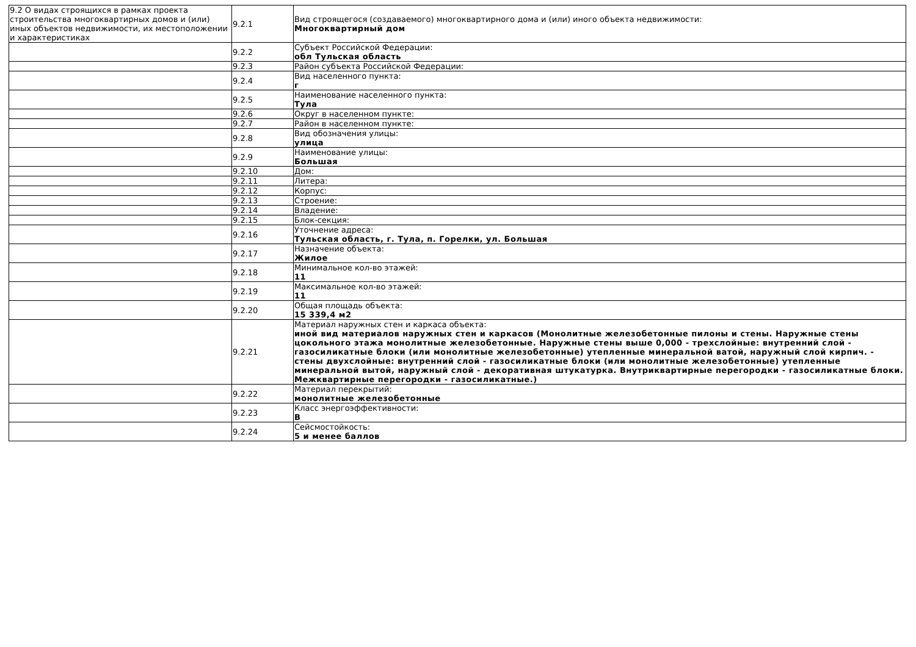| 9.2 О видах строящихся в рамках проекта строительства многоквартирных домов и (или) иных объектов недвижимости, их местоположении и характеристиках | 9.2.1 | Вид строящегося (создаваемого) многоквартирного дома и (или) иного объекта недвижимости: Многоквартирный дом |
| | 9.2.2 | Субъект Российской Федерации: обл Тульская область |
| | 9.2.3 | Район субъекта Российской Федерации: |
| | 9.2.4 | Вид населенного пункта: г |
| | 9.2.5 | Наименование населенного пункта: Тула |
| | 9.2.6 | Округ в населенном пункте: |
| | 9.2.7 | Район в населенном пункте: |
| | 9.2.8 | Вид обозначения улицы: улица |
| | 9.2.9 | Наименование улицы: Большая |
| | 9.2.10 | Дом: |
| | 9.2.11 | Литера: |
| | 9.2.12 | Корпус: |
| | 9.2.13 | Строение: |
| | 9.2.14 | Владение: |
| | 9.2.15 | Блок-секция: |
| | 9.2.16 | Уточнение адреса: Тульская область, г. Тула, п. Горелки, ул. Большая |
| | 9.2.17 | Назначение объекта: Жилое |
| | 9.2.18 | Минимальное кол-во этажей: 11 |
| | 9.2.19 | Максимальное кол-во этажей: 11 |
| | 9.2.20 | Общая площадь объекта: 15 339,4 м2 |
| | 9.2.21 | Материал наружных стен и каркаса объекта: иной вид материалов наружных стен и каркасов (Монолитные железобетонные пилоны и стены. Наружные стены цокольного этажа монолитные железобетонные. Наружные стены выше 0,000 - трехслойные: внутренний слой - газосиликатные блоки (или монолитные железобетонные) утепленные минеральной ватой, наружный слой кирпич. - стены двухслойные: внутренний слой - газосиликатные блоки (или монолитные железобетонные) утепленные минеральной вытой, наружный слой - декоративная штукатурка. Внутриквартирные перегородки - газосиликатные блоки. Межквартирные перегородки - газосиликатные.) |
| | 9.2.22 | Материал перекрытий: монолитные железобетонные |
| | 9.2.23 | Класс энергоэффективности: B |
| | 9.2.24 | Сейсмостойкость: 5 и менее баллов |